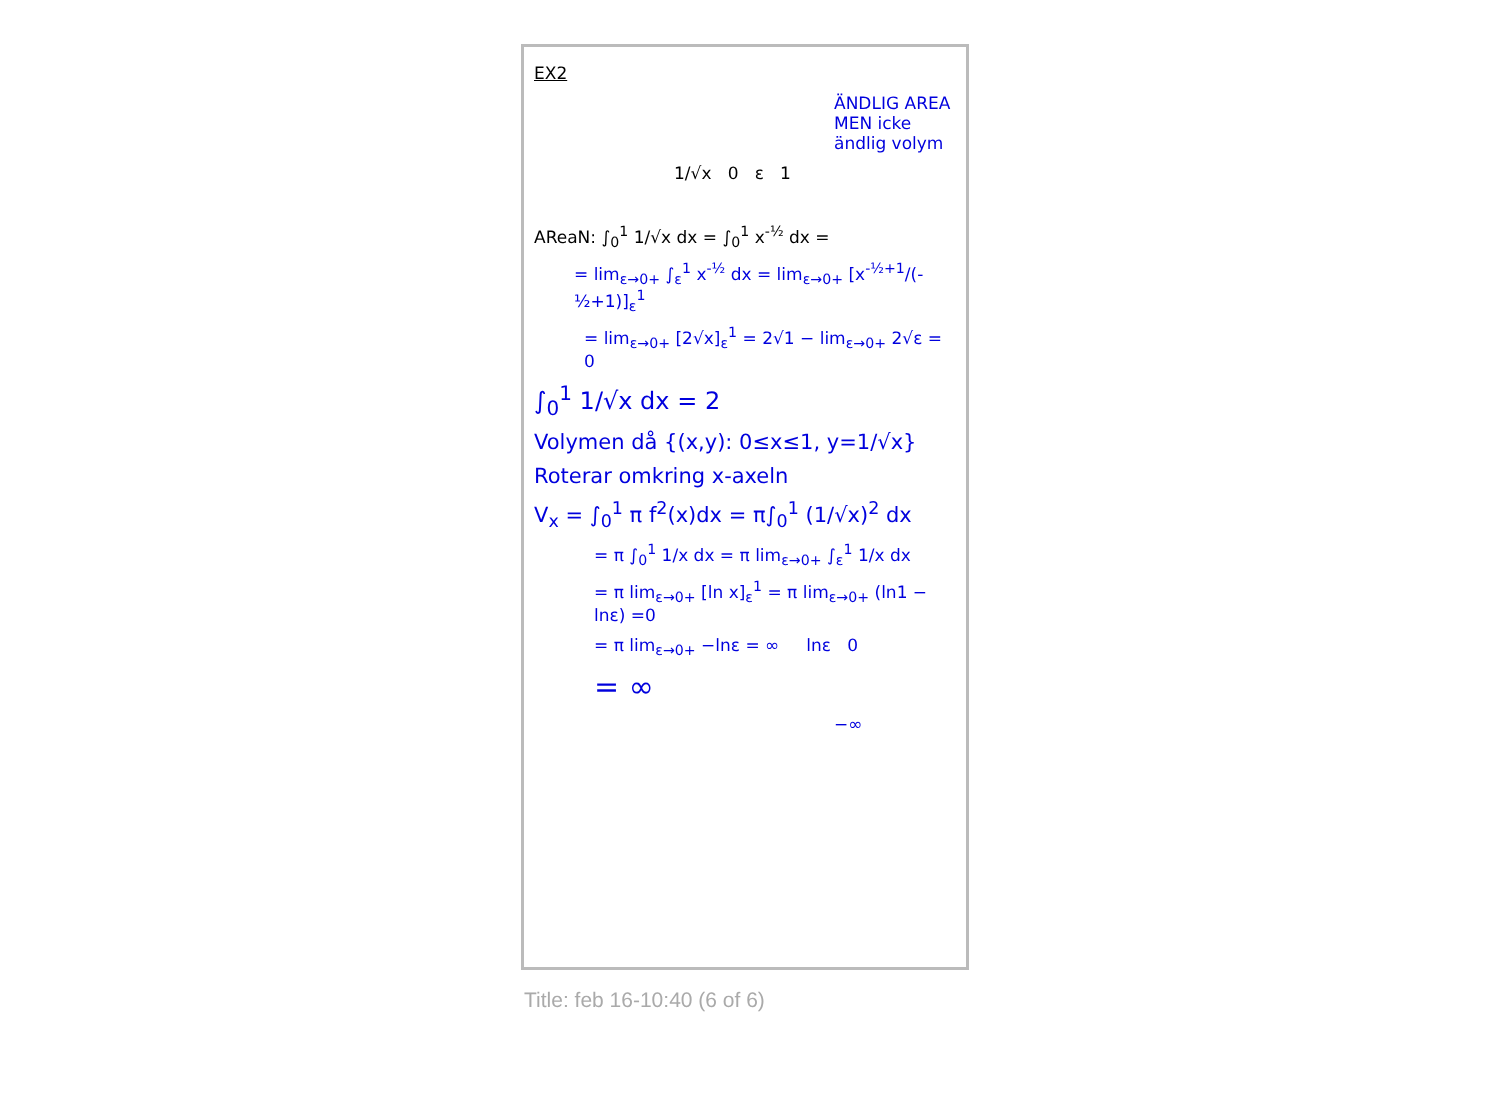EX2
ÄNDLIG AREA MEN icke ändlig volym
1/√x 0 ε 1
AReaN: ∫<sub>0</sub><sup>1</sup> 1/√x dx = ∫<sub>0</sub><sup>1</sup> x<sup>-½</sup> dx =
= lim<sub>ε→0+</sub> ∫<sub>ε</sub><sup>1</sup> x<sup>-½</sup> dx = lim<sub>ε→0+</sub> [x<sup>-½+1</sup>/(-½+1)]<sub>ε</sub><sup>1</sup>
= lim<sub>ε→0+</sub> [2√x]<sub>ε</sub><sup>1</sup> = 2√1 − lim<sub>ε→0+</sub> 2√ε = 0
∫<sub>0</sub><sup>1</sup> 1/√x dx = 2
Volymen då {(x,y): 0≤x≤1, y=1/√x}
Roterar omkring x-axeln
V<sub>x</sub> = ∫<sub>0</sub><sup>1</sup> π f<sup>2</sup>(x)dx = π∫<sub>0</sub><sup>1</sup> (1/√x)<sup>2</sup> dx
= π ∫<sub>0</sub><sup>1</sup> 1/x dx = π lim<sub>ε→0+</sub> ∫<sub>ε</sub><sup>1</sup> 1/x dx
= π lim<sub>ε→0+</sub> [ln x]<sub>ε</sub><sup>1</sup> = π lim<sub>ε→0+</sub> (ln1 − lnε) =0
= π lim<sub>ε→0+</sub> −lnε = ∞ lnε 0
= ∞
−∞
Title: feb 16-10:40 (6 of 6)